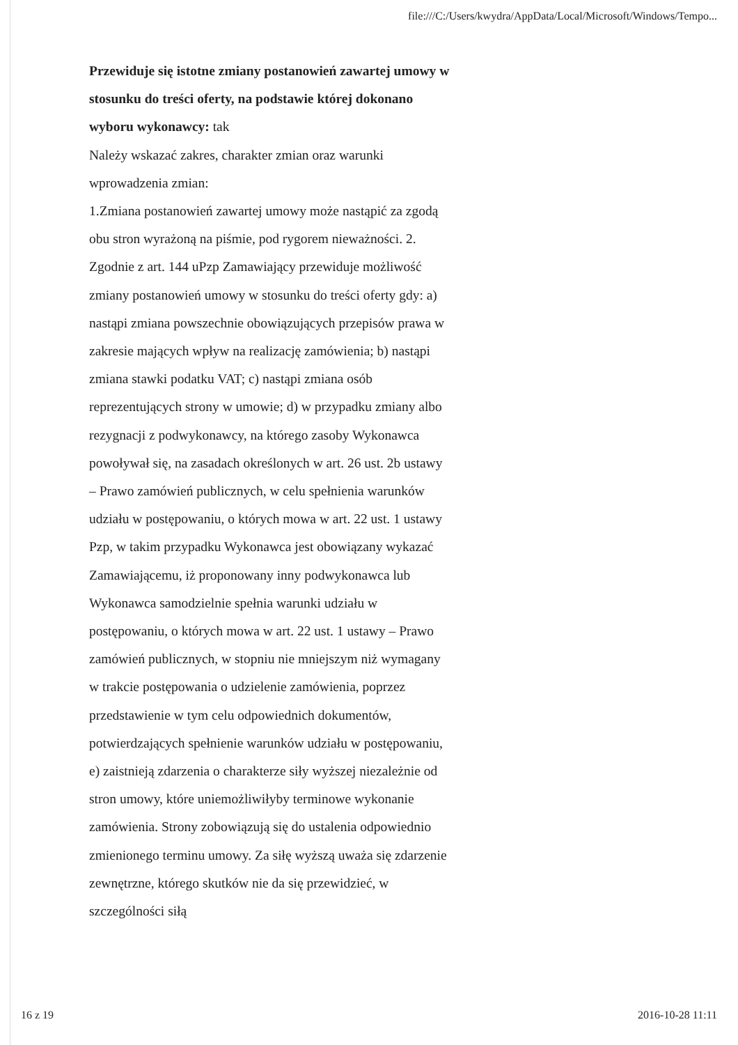file:///C:/Users/kwydra/AppData/Local/Microsoft/Windows/Tempo...
Przewiduje się istotne zmiany postanowień zawartej umowy w stosunku do treści oferty, na podstawie której dokonano wyboru wykonawcy: tak
Należy wskazać zakres, charakter zmian oraz warunki wprowadzenia zmian:
1.Zmiana postanowień zawartej umowy może nastąpić za zgodą obu stron wyrażoną na piśmie, pod rygorem nieważności. 2. Zgodnie z art. 144 uPzp Zamawiający przewiduje możliwość zmiany postanowień umowy w stosunku do treści oferty gdy: a) nastąpi zmiana powszechnie obowiązujących przepisów prawa w zakresie mających wpływ na realizację zamówienia; b) nastąpi zmiana stawki podatku VAT; c) nastąpi zmiana osób reprezentujących strony w umowie; d) w przypadku zmiany albo rezygnacji z podwykonawcy, na którego zasoby Wykonawca powoływał się, na zasadach określonych w art. 26 ust. 2b ustawy – Prawo zamówień publicznych, w celu spełnienia warunków udziału w postępowaniu, o których mowa w art. 22 ust. 1 ustawy Pzp, w takim przypadku Wykonawca jest obowiązany wykazać Zamawiającemu, iż proponowany inny podwykonawca lub Wykonawca samodzielnie spełnia warunki udziału w postępowaniu, o których mowa w art. 22 ust. 1 ustawy – Prawo zamówień publicznych, w stopniu nie mniejszym niż wymagany w trakcie postępowania o udzielenie zamówienia, poprzez przedstawienie w tym celu odpowiednich dokumentów, potwierdzających spełnienie warunków udziału w postępowaniu, e) zaistnieją zdarzenia o charakterze siły wyższej niezależnie od stron umowy, które uniemożliwiłyby terminowe wykonanie zamówienia. Strony zobowiązują się do ustalenia odpowiednio zmienionego terminu umowy. Za siłę wyższą uważa się zdarzenie zewnętrzne, którego skutków nie da się przewidzieć, w szczególności siłą
16 z 19 2016-10-28 11:11